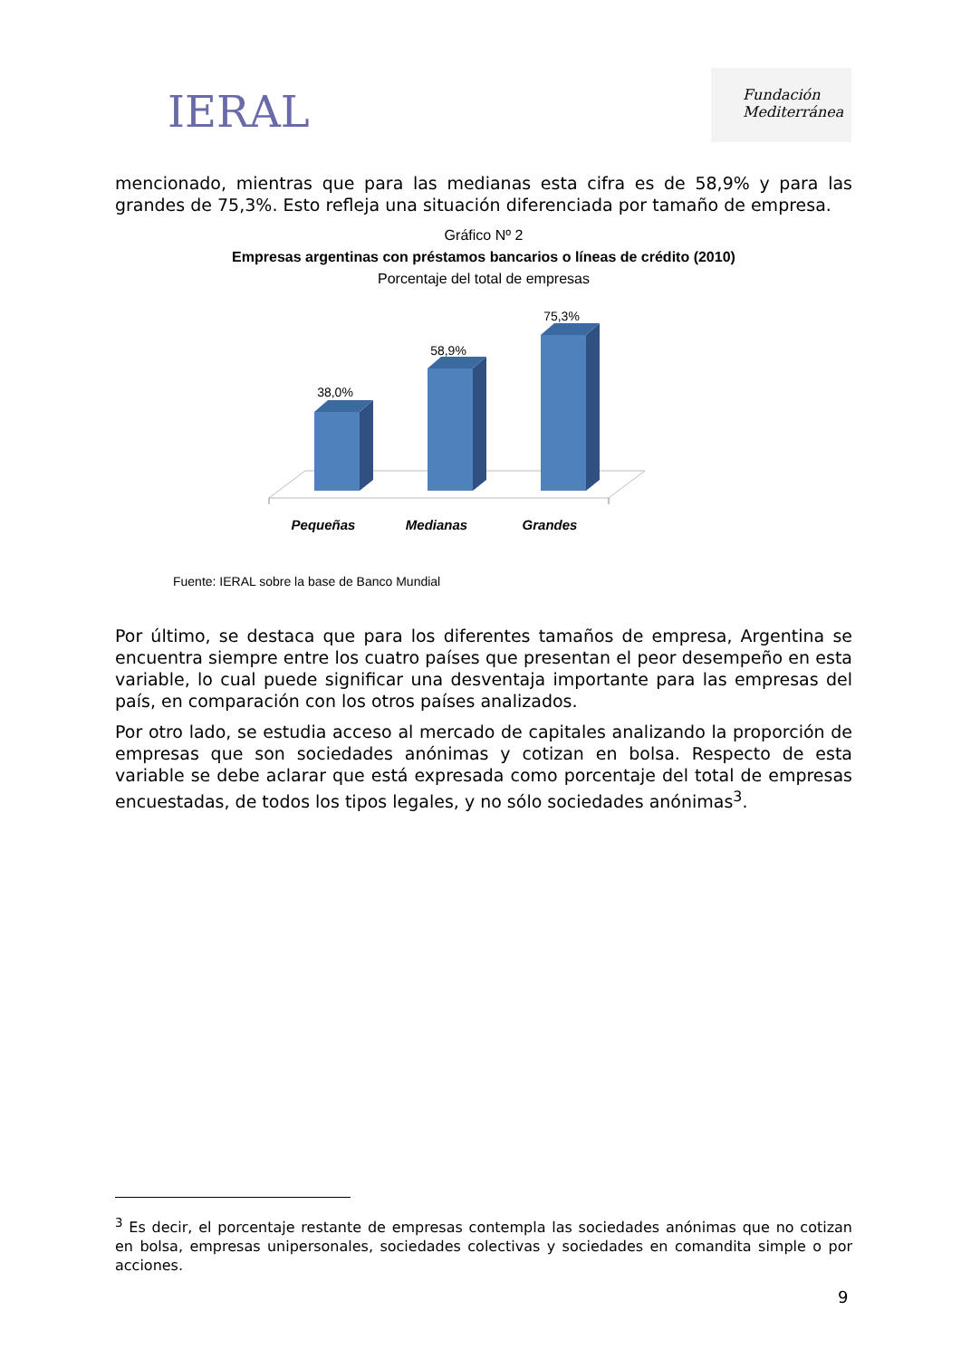IERAL
Fundación
Mediterránea
mencionado, mientras que para las medianas esta cifra es de 58,9% y para las grandes de 75,3%. Esto refleja una situación diferenciada por tamaño de empresa.
Gráfico Nº 2
Empresas argentinas con préstamos bancarios o líneas de crédito (2010)
Porcentaje del total de empresas
38,0%
58,9%
75,3%
Pequeñas
Medianas
Grandes
Fuente: IERAL sobre la base de Banco Mundial
Por último, se destaca que para los diferentes tamaños de empresa, Argentina se encuentra siempre entre los cuatro países que presentan el peor desempeño en esta variable, lo cual puede significar una desventaja importante para las empresas del país, en comparación con los otros países analizados.
Por otro lado, se estudia acceso al mercado de capitales analizando la proporción de empresas que son sociedades anónimas y cotizan en bolsa. Respecto de esta variable se debe aclarar que está expresada como porcentaje del total de empresas encuestadas, de todos los tipos legales, y no sólo sociedades anónimas<sup>3</sup>.
<sup>3</sup> Es decir, el porcentaje restante de empresas contempla las sociedades anónimas que no cotizan en bolsa, empresas unipersonales, sociedades colectivas y sociedades en comandita simple o por acciones.
9